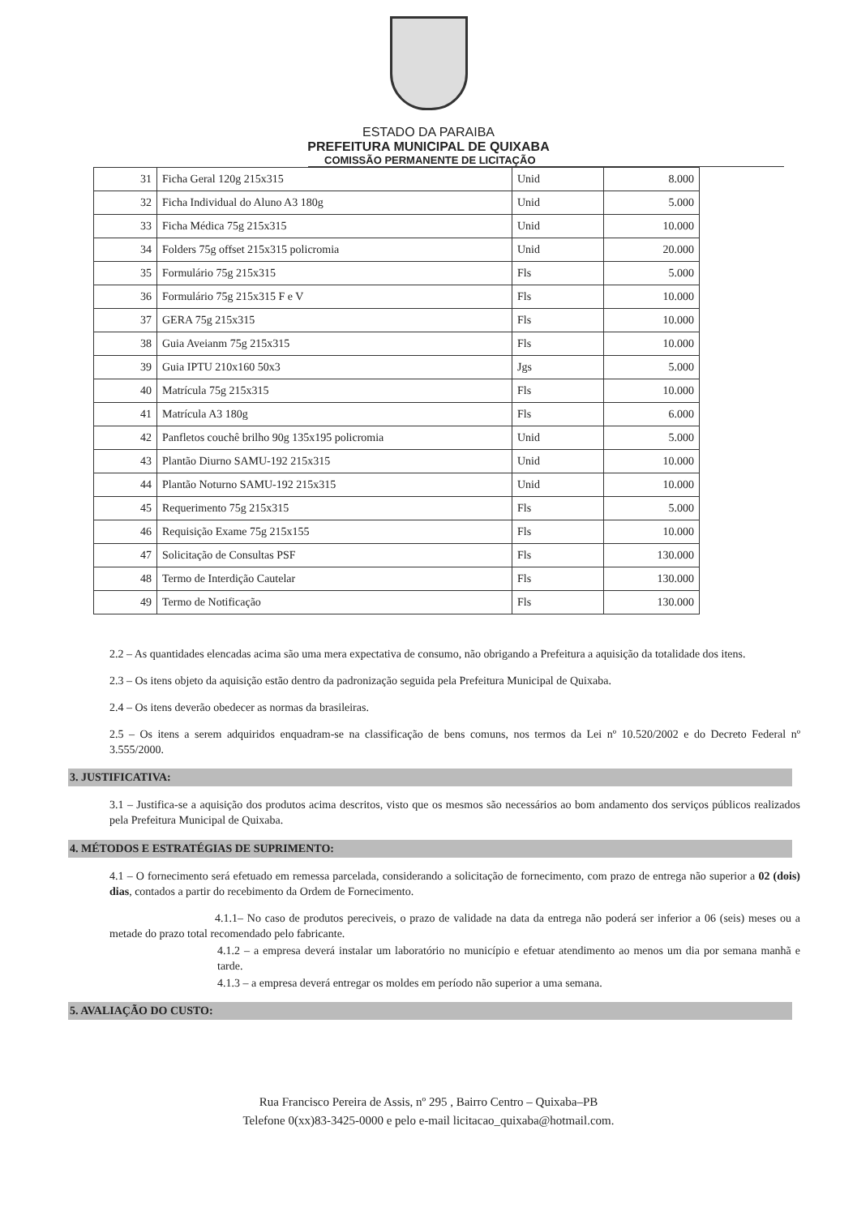ESTADO DA PARAIBA
PREFEITURA MUNICIPAL DE QUIXABA
COMISSÃO PERMANENTE DE LICITAÇÃO
| 31 | Ficha Geral 120g 215x315 | Unid | 8.000 |
| 32 | Ficha Individual do Aluno A3 180g | Unid | 5.000 |
| 33 | Ficha Médica 75g 215x315 | Unid | 10.000 |
| 34 | Folders 75g offset 215x315 policromia | Unid | 20.000 |
| 35 | Formulário 75g 215x315 | Fls | 5.000 |
| 36 | Formulário 75g 215x315 F e V | Fls | 10.000 |
| 37 | GERA 75g 215x315 | Fls | 10.000 |
| 38 | Guia Aveianm 75g 215x315 | Fls | 10.000 |
| 39 | Guia IPTU 210x160 50x3 | Jgs | 5.000 |
| 40 | Matrícula 75g 215x315 | Fls | 10.000 |
| 41 | Matrícula A3 180g | Fls | 6.000 |
| 42 | Panfletos couchê brilho 90g 135x195 policromia | Unid | 5.000 |
| 43 | Plantão Diurno SAMU-192 215x315 | Unid | 10.000 |
| 44 | Plantão Noturno SAMU-192 215x315 | Unid | 10.000 |
| 45 | Requerimento 75g 215x315 | Fls | 5.000 |
| 46 | Requisição Exame 75g 215x155 | Fls | 10.000 |
| 47 | Solicitação de Consultas PSF | Fls | 130.000 |
| 48 | Termo de Interdição Cautelar | Fls | 130.000 |
| 49 | Termo de Notificação | Fls | 130.000 |
2.2 – As quantidades elencadas acima são uma mera expectativa de consumo, não obrigando a Prefeitura a aquisição da totalidade dos itens.
2.3 – Os itens objeto da aquisição estão dentro da padronização seguida pela Prefeitura Municipal de Quixaba.
2.4 – Os itens deverão obedecer as normas da brasileiras.
2.5 – Os itens a serem adquiridos enquadram-se na classificação de bens comuns, nos termos da Lei nº 10.520/2002 e do Decreto Federal nº 3.555/2000.
3. JUSTIFICATIVA:
3.1 – Justifica-se a aquisição dos produtos acima descritos, visto que os mesmos são necessários ao bom andamento dos serviços públicos realizados pela Prefeitura Municipal de Quixaba.
4. MÉTODOS E ESTRATÉGIAS DE SUPRIMENTO:
4.1 – O fornecimento será efetuado em remessa parcelada, considerando a solicitação de fornecimento, com prazo de entrega não superior a 02 (dois) dias, contados a partir do recebimento da Ordem de Fornecimento.
4.1.1– No caso de produtos pereciveis, o prazo de validade na data da entrega não poderá ser inferior a 06 (seis) meses ou a metade do prazo total recomendado pelo fabricante.
4.1.2 – a empresa deverá instalar um laboratório no município e efetuar atendimento ao menos um dia por semana manhã e tarde.
4.1.3 – a empresa deverá entregar os moldes em período não superior a uma semana.
5. AVALIAÇÃO DO CUSTO:
Rua Francisco Pereira de Assis, nº 295 , Bairro Centro – Quixaba–PB
Telefone 0(xx)83-3425-0000 e pelo e-mail licitacao_quixaba@hotmail.com.